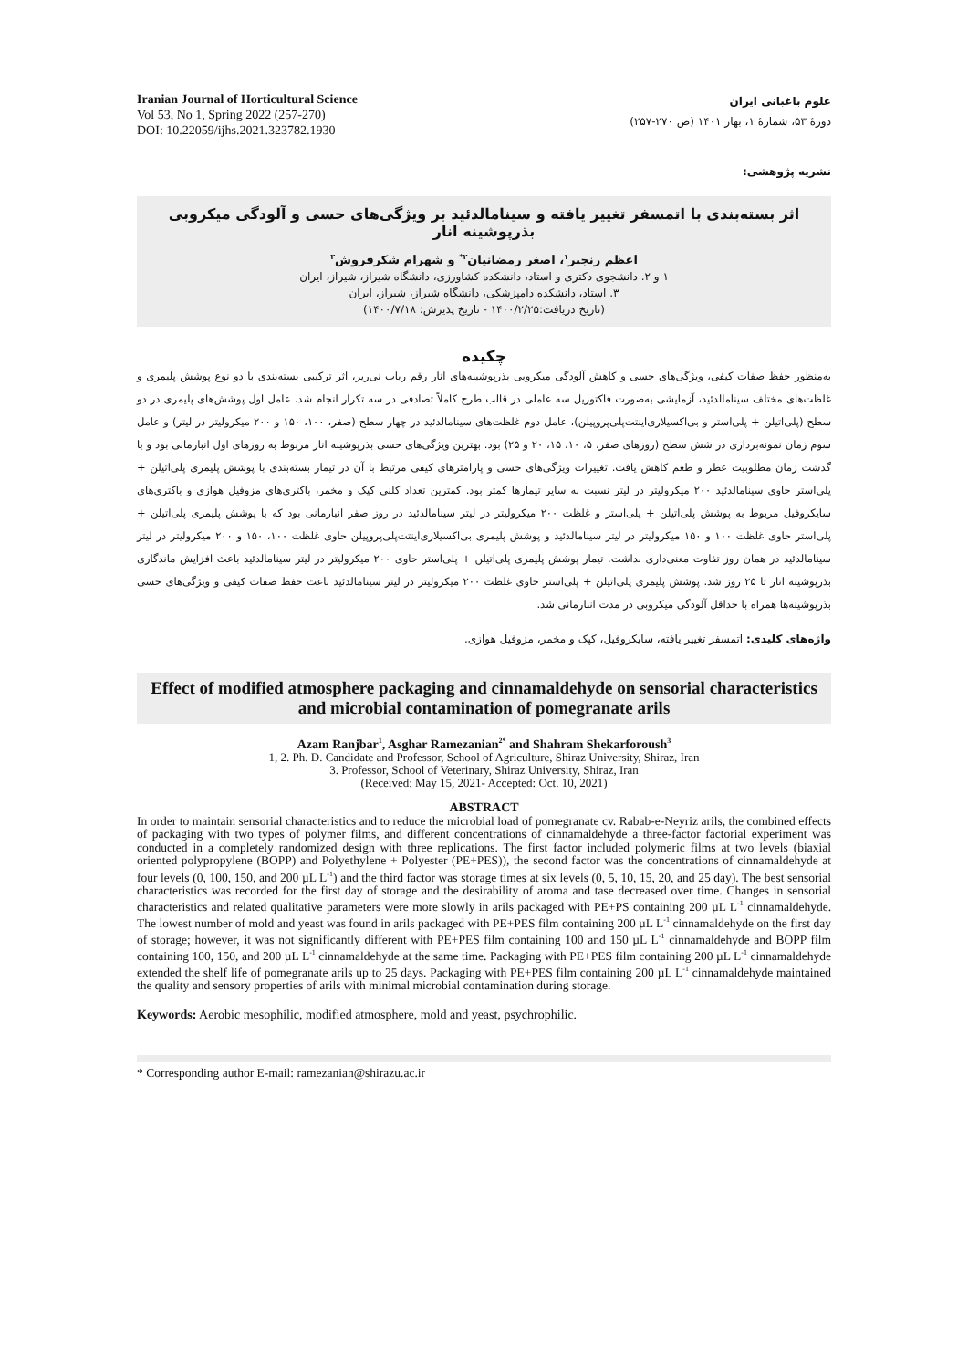Iranian Journal of Horticultural Science
Vol 53, No 1, Spring 2022 (257-270)
DOI: 10.22059/ijhs.2021.323782.1930
علوم باغبانی ایران
دورهٔ ۵۳، شمارهٔ ۱، بهار ۱۴۰۱ (ص ۲۷۰-۲۵۷)
نشریه پژوهشی:
اثر بسته‌بندی با اتمسفر تغییر یافته و سینامالدئید بر ویژگی‌های حسی و آلودگی میکروبی بذرپوشینه انار
اعظم رنجبر<sup>۱</sup>، اصغر رمضانیان<sup>۲*</sup> و شهرام شکرفروش<sup>۳</sup>
۱ و ۲. دانشجوی دکتری و استاد، دانشکده کشاورزی، دانشگاه شیراز، شیراز، ایران
۳. استاد، دانشکده دامپزشکی، دانشگاه شیراز، شیراز، ایران
(تاریخ دریافت:۱۴۰۰/۲/۲۵ - تاریخ پذیرش: ۱۴۰۰/۷/۱۸)
چکیده
به‌منظور حفظ صفات کیفی، ویژگی‌های حسی و کاهش آلودگی میکروبی بذرپوشینه‌های انار رقم رباب نی‌ریز، اثر ترکیبی بسته‌بندی با دو نوع پوشش پلیمری و غلظت‌های مختلف سینامالدئید، آزمایشی به‌صورت فاکتوریل سه عاملی در قالب طرح کاملاً تصادفی در سه تکرار انجام شد. عامل اول پوشش‌های پلیمری در دو سطح (پلی‌اتیلن + پلی‌استر و بی‌اکسیلاری‌اینتت‌پلی‌پروپیلن)، عامل دوم غلظت‌های سینامالدئید در چهار سطح (صفر، ۱۰۰، ۱۵۰ و ۲۰۰ میکرولیتر در لیتر) و عامل سوم زمان نمونه‌برداری در شش سطح (روزهای صفر، ۵، ۱۰، ۱۵، ۲۰ و ۲۵) بود. بهترین ویژگی‌های حسی بذرپوشینه انار مربوط به روزهای اول انبارمانی بود و با گذشت زمان مطلوبیت عطر و طعم کاهش یافت. تغییرات ویژگی‌های حسی و پارامترهای کیفی مرتبط با آن در تیمار بسته‌بندی با پوشش پلیمری پلی‌اتیلن + پلی‌استر حاوی سینامالدئید ۲۰۰ میکرولیتر در لیتر نسبت به سایر تیمارها کمتر بود. کمترین تعداد کلنی کپک و مخمر، باکتری‌های مزوفیل هوازی و باکتری‌های سایکروفیل مربوط به پوشش پلی‌اتیلن + پلی‌استر و غلظت ۲۰۰ میکرولیتر در لیتر سینامالدئید در روز صفر انبارمانی بود که با پوشش پلیمری پلی‌اتیلن + پلی‌استر حاوی غلظت ۱۰۰ و ۱۵۰ میکرولیتر در لیتر سینامالدئید و پوشش پلیمری بی‌اکسیلاری‌اینتت‌پلی‌پروپیلن حاوی غلظت ۱۰۰، ۱۵۰ و ۲۰۰ میکرولیتر در لیتر سینامالدئید در همان روز تفاوت معنی‌داری نداشت. تیمار پوشش پلیمری پلی‌اتیلن + پلی‌استر حاوی ۲۰۰ میکرولیتر در لیتر سینامالدئید باعث افزایش ماندگاری بذرپوشینه انار تا ۲۵ روز شد. پوشش پلیمری پلی‌اتیلن + پلی‌استر حاوی غلظت ۲۰۰ میکرولیتر در لیتر سینامالدئید باعث حفظ صفات کیفی و ویژگی‌های حسی بذرپوشینه‌ها همراه با حداقل آلودگی میکروبی در مدت انبارمانی شد.
واژه‌های کلیدی: اتمسفر تغییر یافته، سایکروفیل، کپک و مخمر، مزوفیل هوازی.
Effect of modified atmosphere packaging and cinnamaldehyde on sensorial characteristics and microbial contamination of pomegranate arils
Azam Ranjbar<sup>1</sup>, Asghar Ramezanian<sup>2*</sup> and Shahram Shekarforoush<sup>3</sup>
1, 2. Ph. D. Candidate and Professor, School of Agriculture, Shiraz University, Shiraz, Iran
3. Professor, School of Veterinary, Shiraz University, Shiraz, Iran
(Received: May 15, 2021- Accepted: Oct. 10, 2021)
ABSTRACT
In order to maintain sensorial characteristics and to reduce the microbial load of pomegranate cv. Rabab-e-Neyriz arils, the combined effects of packaging with two types of polymer films, and different concentrations of cinnamaldehyde a three-factor factorial experiment was conducted in a completely randomized design with three replications. The first factor included polymeric films at two levels (biaxial oriented polypropylene (BOPP) and Polyethylene + Polyester (PE+PES)), the second factor was the concentrations of cinnamaldehyde at four levels (0, 100, 150, and 200 µL L<sup>-1</sup>) and the third factor was storage times at six levels (0, 5, 10, 15, 20, and 25 day). The best sensorial characteristics was recorded for the first day of storage and the desirability of aroma and tase decreased over time. Changes in sensorial characteristics and related qualitative parameters were more slowly in arils packaged with PE+PS containing 200 µL L<sup>-1</sup> cinnamaldehyde. The lowest number of mold and yeast was found in arils packaged with PE+PES film containing 200 µL L<sup>-1</sup> cinnamaldehyde on the first day of storage; however, it was not significantly different with PE+PES film containing 100 and 150 µL L<sup>-1</sup> cinnamaldehyde and BOPP film containing 100, 150, and 200 µL L<sup>-1</sup> cinnamaldehyde at the same time. Packaging with PE+PES film containing 200 µL L<sup>-1</sup> cinnamaldehyde extended the shelf life of pomegranate arils up to 25 days. Packaging with PE+PES film containing 200 µL L<sup>-1</sup> cinnamaldehyde maintained the quality and sensory properties of arils with minimal microbial contamination during storage.
Keywords: Aerobic mesophilic, modified atmosphere, mold and yeast, psychrophilic.
* Corresponding author E-mail: ramezanian@shirazu.ac.ir